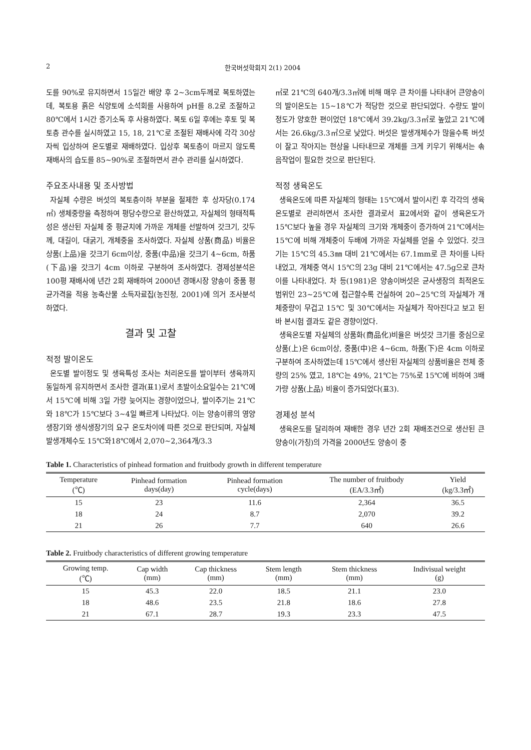2 한국버섯학회지 2(1) 2004
도를 90%로 유지하면서 15일간 배양 후 2~3cm두께로 복토하였는데, 복토용 흙은 식양토에 소석회를 사용하여 pH를 8.2로 조절하고 80℃에서 1시간 증기소독 후 사용하였다. 복토 6일 후에는 후토 및 복토층 관수를 실시하였고 15, 18, 21℃로 조절된 재배사에 각각 30상자씩 입상하여 온도별로 재배하였다. 입상후 복토층이 마르지 않도록 재배사의 습도를 85~90%로 조절하면서 관수 관리를 실시하였다.
주요조사내용 및 조사방법
자실체 수량은 버섯의 복토층이하 부분을 절제한 후 상자당(0.174㎡) 생체중량을 측정하여 평당수량으로 환산하였고, 자실체의 형태적특성은 생산된 자실체 중 평균치에 가까운 개체를 선발하여 갓크기, 갓두께, 대길이, 대굵기, 개체중을 조사하였다. 자실체 상품(商品) 비율은 상품(上品)을 갓크기 6cm이상, 중품(中品)을 갓크기 4~6cm, 하품(下品)을 갓크기 4cm 이하로 구분하여 조사하였다. 경제성분석은 100평 재배사에 년간 2회 재배하여 2000년 경매시장 양송이 중품 평균가격을 적용 농축산물 소득자료집(농진청, 2001)에 의거 조사분석 하였다.
결과 및 고찰
적정 발이온도
온도별 발이정도 및 생육특성 조사는 처리온도를 발이부터 생육까지 동일하게 유지하면서 조사한 결과(표1)로서 초발이소요일수는 21℃에서 15℃에 비해 3일 가량 늦어지는 경향이었으나, 발이주기는 21℃와 18℃가 15℃보다 3~4일 빠르게 나타났다. 이는 양송이류의 영양생장기와 생식생장기의 요구 온도차이에 따른 것으로 판단되며, 자실체 발생개체수도 15℃와18℃에서 2,070~2,364개/3.3
㎡로 21℃의 640개/3.3㎡에 비해 매우 큰 차이를 나타내어 큰양송이의 발이온도는 15~18℃가 적당한 것으로 판단되었다. 수량도 발이 정도가 양호한 편이었던 18℃에서 39.2kg/3.3㎡로 높았고 21℃에서는 26.6kg/3.3㎡으로 낮았다. 버섯은 발생개체수가 많을수록 버섯이 잘고 작아지는 현상을 나타내므로 개체를 크게 키우기 위해서는 솎음작업이 필요한 것으로 판단된다.
적정 생육온도
생육온도에 따른 자실체의 형태는 15℃에서 발이시킨 후 각각의 생육온도별로 관리하면서 조사한 결과로서 표2에서와 같이 생육온도가 15℃보다 높을 경우 자실체의 크기와 개체중이 증가하여 21℃에서는 15℃에 비해 개체중이 두배에 가까운 자실체를 얻을 수 있었다. 갓크기는 15℃의 45.3㎜ 대비 21℃에서는 67.1mm로 큰 차이를 나타내었고, 개체중 역시 15℃의 23g 대비 21℃에서는 47.5g으로 큰차이를 나타내었다. 차 등(1981)은 양송이버섯은 균사생장의 최적온도 범위인 23~25℃에 접근할수록 건실하여 20~25℃의 자실체가 개체중량이 무겁고 15℃ 및 30℃에서는 자실체가 작아진다고 보고 된 바 본시험 결과도 같은 경향이었다.
생육온도별 자실체의 상품화(商品化)비율은 버섯갓 크기를 중심으로 상품(上)은 6cm이상, 중품(中)은 4~6cm, 하품(下)은 4cm 이하로 구분하여 조사하였는데 15℃에서 생산된 자실체의 상품비율은 전체 중량의 25% 였고, 18℃는 49%, 21℃는 75%로 15℃에 비하여 3배 가량 상품(上品) 비율이 증가되었다(표3).
경제성 분석
생육온도를 달리하여 재배한 경우 년간 2회 재배조건으로 생산된 큰양송이(가칭)의 가격을 2000년도 양송이 중
Table 1. Characteristics of pinhead formation and fruitbody growth in different temperature
| Temperature (℃) | Pinhead formation days(day) | Pinhead formation cycle(days) | The number of fruitbody (EA/3.3㎡) | Yield (kg/3.3㎡) |
| --- | --- | --- | --- | --- |
| 15 | 23 | 11.6 | 2,364 | 36.5 |
| 18 | 24 | 8.7 | 2,070 | 39.2 |
| 21 | 26 | 7.7 | 640 | 26.6 |
Table 2. Fruitbody characteristics of different growing temperature
| Growing temp. (℃) | Cap width (mm) | Cap thickness (mm) | Stem length (mm) | Stem thickness (mm) | Indivisual weight (g) |
| --- | --- | --- | --- | --- | --- |
| 15 | 45.3 | 22.0 | 18.5 | 21.1 | 23.0 |
| 18 | 48.6 | 23.5 | 21.8 | 18.6 | 27.8 |
| 21 | 67.1 | 28.7 | 19.3 | 23.3 | 47.5 |